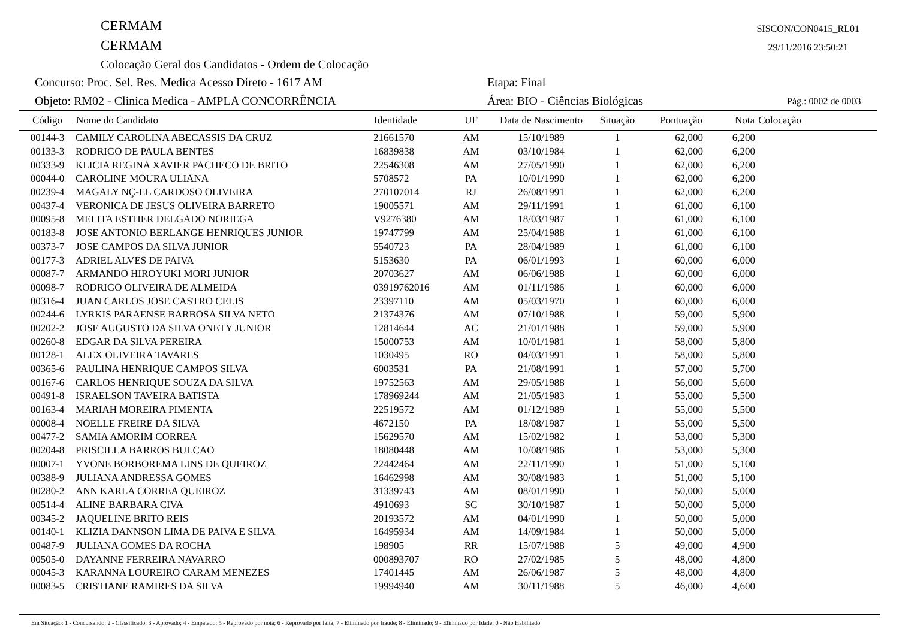CERMAM
CERMAM
Colocação Geral dos Candidatos - Ordem de Colocação
SISCON/CON0415_RL01
29/11/2016 23:50:21
Concurso: Proc. Sel. Res. Medica Acesso Direto - 1617 AM Etapa: Final
Objeto: RM02 - Clinica Medica - AMPLA CONCORRÊNCIA Área: BIO - Ciências Biológicas
Pág.: 0002 de 0003
| Código | Nome do Candidato | Identidade | UF | Data de Nascimento | Situação | Pontuação | Nota | Colocação |
| --- | --- | --- | --- | --- | --- | --- | --- | --- |
| 00144-3 | CAMILY CAROLINA ABECASSIS DA CRUZ | 21661570 | AM | 15/10/1989 | 1 | 62,000 | 6,200 | |
| 00133-3 | RODRIGO DE PAULA BENTES | 16839838 | AM | 03/10/1984 | 1 | 62,000 | 6,200 | |
| 00333-9 | KLICIA REGINA XAVIER PACHECO DE BRITO | 22546308 | AM | 27/05/1990 | 1 | 62,000 | 6,200 | |
| 00044-0 | CAROLINE MOURA ULIANA | 5708572 | PA | 10/01/1990 | 1 | 62,000 | 6,200 | |
| 00239-4 | MAGALY NÇ-EL CARDOSO OLIVEIRA | 270107014 | RJ | 26/08/1991 | 1 | 62,000 | 6,200 | |
| 00437-4 | VERONICA DE JESUS OLIVEIRA BARRETO | 19005571 | AM | 29/11/1991 | 1 | 61,000 | 6,100 | |
| 00095-8 | MELITA ESTHER DELGADO NORIEGA | V9276380 | AM | 18/03/1987 | 1 | 61,000 | 6,100 | |
| 00183-8 | JOSE ANTONIO BERLANGE HENRIQUES JUNIOR | 19747799 | AM | 25/04/1988 | 1 | 61,000 | 6,100 | |
| 00373-7 | JOSE CAMPOS DA SILVA JUNIOR | 5540723 | PA | 28/04/1989 | 1 | 61,000 | 6,100 | |
| 00177-3 | ADRIEL ALVES DE PAIVA | 5153630 | PA | 06/01/1993 | 1 | 60,000 | 6,000 | |
| 00087-7 | ARMANDO HIROYUKI MORI JUNIOR | 20703627 | AM | 06/06/1988 | 1 | 60,000 | 6,000 | |
| 00098-7 | RODRIGO OLIVEIRA DE ALMEIDA | 03919762016 | AM | 01/11/1986 | 1 | 60,000 | 6,000 | |
| 00316-4 | JUAN CARLOS JOSE CASTRO CELIS | 23397110 | AM | 05/03/1970 | 1 | 60,000 | 6,000 | |
| 00244-6 | LYRKIS PARAENSE BARBOSA SILVA NETO | 21374376 | AM | 07/10/1988 | 1 | 59,000 | 5,900 | |
| 00202-2 | JOSE AUGUSTO DA SILVA ONETY JUNIOR | 12814644 | AC | 21/01/1988 | 1 | 59,000 | 5,900 | |
| 00260-8 | EDGAR DA SILVA PEREIRA | 15000753 | AM | 10/01/1981 | 1 | 58,000 | 5,800 | |
| 00128-1 | ALEX OLIVEIRA TAVARES | 1030495 | RO | 04/03/1991 | 1 | 58,000 | 5,800 | |
| 00365-6 | PAULINA HENRIQUE CAMPOS SILVA | 6003531 | PA | 21/08/1991 | 1 | 57,000 | 5,700 | |
| 00167-6 | CARLOS HENRIQUE SOUZA DA SILVA | 19752563 | AM | 29/05/1988 | 1 | 56,000 | 5,600 | |
| 00491-8 | ISRAELSON TAVEIRA BATISTA | 178969244 | AM | 21/05/1983 | 1 | 55,000 | 5,500 | |
| 00163-4 | MARIAH MOREIRA PIMENTA | 22519572 | AM | 01/12/1989 | 1 | 55,000 | 5,500 | |
| 00008-4 | NOELLE FREIRE DA SILVA | 4672150 | PA | 18/08/1987 | 1 | 55,000 | 5,500 | |
| 00477-2 | SAMIA AMORIM CORREA | 15629570 | AM | 15/02/1982 | 1 | 53,000 | 5,300 | |
| 00204-8 | PRISCILLA BARROS BULCAO | 18080448 | AM | 10/08/1986 | 1 | 53,000 | 5,300 | |
| 00007-1 | YVONE BORBOREMA LINS DE QUEIROZ | 22442464 | AM | 22/11/1990 | 1 | 51,000 | 5,100 | |
| 00388-9 | JULIANA ANDRESSA GOMES | 16462998 | AM | 30/08/1983 | 1 | 51,000 | 5,100 | |
| 00280-2 | ANN KARLA CORREA QUEIROZ | 31339743 | AM | 08/01/1990 | 1 | 50,000 | 5,000 | |
| 00514-4 | ALINE BARBARA CIVA | 4910693 | SC | 30/10/1987 | 1 | 50,000 | 5,000 | |
| 00345-2 | JAQUELINE BRITO REIS | 20193572 | AM | 04/01/1990 | 1 | 50,000 | 5,000 | |
| 00140-1 | KLIZIA DANNSON LIMA DE PAIVA E SILVA | 16495934 | AM | 14/09/1984 | 1 | 50,000 | 5,000 | |
| 00487-9 | JULIANA GOMES DA ROCHA | 198905 | RR | 15/07/1988 | 5 | 49,000 | 4,900 | |
| 00505-0 | DAYANNE FERREIRA NAVARRO | 000893707 | RO | 27/02/1985 | 5 | 48,000 | 4,800 | |
| 00045-3 | KARANNA LOUREIRO CARAM MENEZES | 17401445 | AM | 26/06/1987 | 5 | 48,000 | 4,800 | |
| 00083-5 | CRISTIANE RAMIRES DA SILVA | 19994940 | AM | 30/11/1988 | 5 | 46,000 | 4,600 | |
Em Situação: 1 - Concursando; 2 - Classificado; 3 - Aprovado; 4 - Empatado; 5 - Reprovado por nota; 6 - Reprovado por falta; 7 - Eliminado por fraude; 8 - Eliminado; 9 - Eliminado por Idade; 0 - Não Habilitado